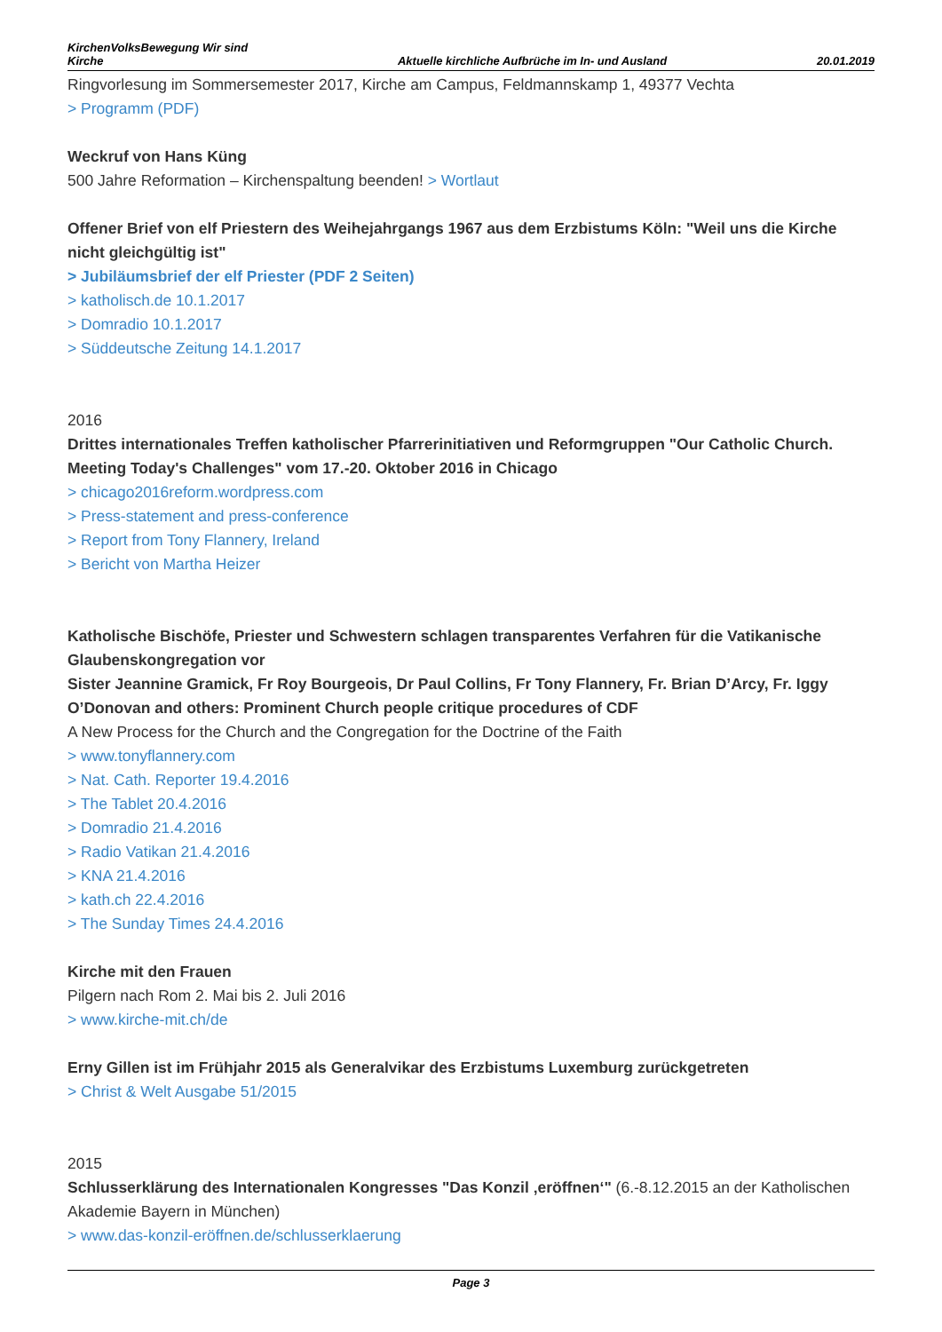KirchenVolksBewegung Wir sind
Kirche Aktuelle kirchliche Aufbrüche im In- und Ausland 20.01.2019
Ringvorlesung im Sommersemester 2017, Kirche am Campus, Feldmannskamp 1, 49377 Vechta
> Programm (PDF)
Weckruf von Hans Küng
500 Jahre Reformation – Kirchenspaltung beenden! > Wortlaut
Offener Brief von elf Priestern des Weihejahrgangs 1967 aus dem Erzbistums Köln: "Weil uns die Kirche nicht gleichgültig ist"
> Jubiläumsbrief der elf Priester (PDF 2 Seiten)
> katholisch.de 10.1.2017
> Domradio 10.1.2017
> Süddeutsche Zeitung 14.1.2017
2016
Drittes internationales Treffen katholischer Pfarrerinitiativen und Reformgruppen "Our Catholic Church. Meeting Today's Challenges" vom 17.-20. Oktober 2016 in Chicago
> chicago2016reform.wordpress.com
> Press-statement and press-conference
> Report from Tony Flannery, Ireland
> Bericht von Martha Heizer
Katholische Bischöfe, Priester und Schwestern schlagen transparentes Verfahren für die Vatikanische Glaubenskongregation vor
Sister Jeannine Gramick, Fr Roy Bourgeois, Dr Paul Collins, Fr Tony Flannery, Fr. Brian D’Arcy, Fr. Iggy O’Donovan and others: Prominent Church people critique procedures of CDF
A New Process for the Church and the Congregation for the Doctrine of the Faith
> www.tonyflannery.com
> Nat. Cath. Reporter 19.4.2016
> The Tablet 20.4.2016
> Domradio 21.4.2016
> Radio Vatikan 21.4.2016
> KNA 21.4.2016
> kath.ch 22.4.2016
> The Sunday Times 24.4.2016
Kirche mit den Frauen
Pilgern nach Rom 2. Mai bis 2. Juli 2016
> www.kirche-mit.ch/de
Erny Gillen ist im Frühjahr 2015 als Generalvikar des Erzbistums Luxemburg zurückgetreten
> Christ & Welt Ausgabe 51/2015
2015
Schlusserklärung des Internationalen Kongresses "Das Konzil ‚eröffnen‘" (6.-8.12.2015 an der Katholischen Akademie Bayern in München)
> www.das-konzil-eröffnen.de/schlusserklaerung
Page 3